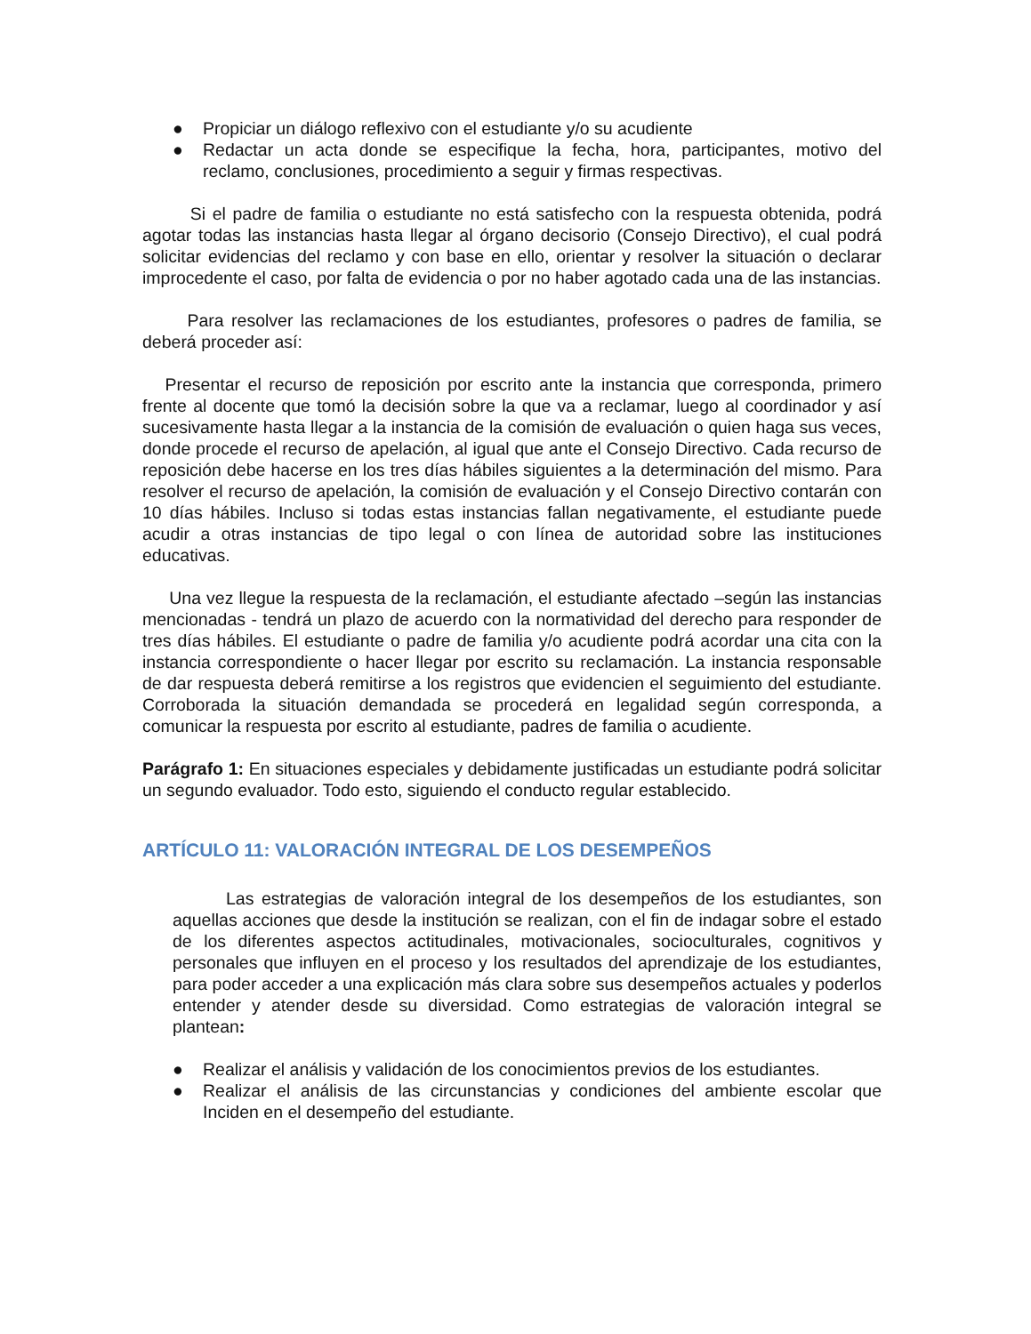● Propiciar un diálogo reflexivo con el estudiante y/o su acudiente
● Redactar un acta donde se especifique la fecha, hora, participantes, motivo del reclamo, conclusiones, procedimiento a seguir y firmas respectivas.
Si el padre de familia o estudiante no está satisfecho con la respuesta obtenida, podrá agotar todas las instancias hasta llegar al órgano decisorio (Consejo Directivo), el cual podrá solicitar evidencias del reclamo y con base en ello, orientar y resolver la situación o declarar improcedente el caso, por falta de evidencia o por no haber agotado cada una de las instancias.
Para resolver las reclamaciones de los estudiantes, profesores o padres de familia, se deberá proceder así:
Presentar el recurso de reposición por escrito ante la instancia que corresponda, primero frente al docente que tomó la decisión sobre la que va a reclamar, luego al coordinador y así sucesivamente hasta llegar a la instancia de la comisión de evaluación o quien haga sus veces, donde procede el recurso de apelación, al igual que ante el Consejo Directivo. Cada recurso de reposición debe hacerse en los tres días hábiles siguientes a la determinación del mismo. Para resolver el recurso de apelación, la comisión de evaluación y el Consejo Directivo contarán con 10 días hábiles. Incluso si todas estas instancias fallan negativamente, el estudiante puede acudir a otras instancias de tipo legal o con línea de autoridad sobre las instituciones educativas.
Una vez llegue la respuesta de la reclamación, el estudiante afectado –según las instancias mencionadas - tendrá un plazo de acuerdo con la normatividad del derecho para responder de tres días hábiles. El estudiante o padre de familia y/o acudiente podrá acordar una cita con la instancia correspondiente o hacer llegar por escrito su reclamación. La instancia responsable de dar respuesta deberá remitirse a los registros que evidencien el seguimiento del estudiante. Corroborada la situación demandada se procederá en legalidad según corresponda, a comunicar la respuesta por escrito al estudiante, padres de familia o acudiente.
Parágrafo 1: En situaciones especiales y debidamente justificadas un estudiante podrá solicitar un segundo evaluador. Todo esto, siguiendo el conducto regular establecido.
ARTÍCULO 11: VALORACIÓN INTEGRAL DE LOS DESEMPEÑOS
Las estrategias de valoración integral de los desempeños de los estudiantes, son aquellas acciones que desde la institución se realizan, con el fin de indagar sobre el estado de los diferentes aspectos actitudinales, motivacionales, socioculturales, cognitivos y personales que influyen en el proceso y los resultados del aprendizaje de los estudiantes, para poder acceder a una explicación más clara sobre sus desempeños actuales y poderlos entender y atender desde su diversidad. Como estrategias de valoración integral se plantean:
● Realizar el análisis y validación de los conocimientos previos de los estudiantes.
● Realizar el análisis de las circunstancias y condiciones del ambiente escolar que Inciden en el desempeño del estudiante.